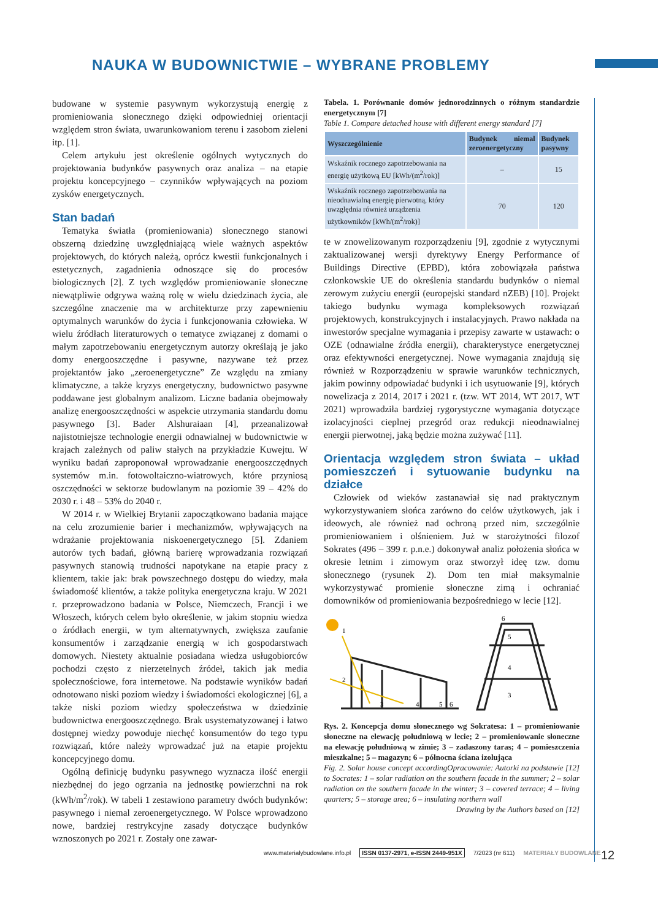NAUKA W BUDOWNICTWIE – WYBRANE PROBLEMY
budowane w systemie pasywnym wykorzystują energię z promieniowania słonecznego dzięki odpowiedniej orientacji względem stron świata, uwarunkowaniom terenu i zasobom zieleni itp. [1].
Celem artykułu jest określenie ogólnych wytycznych do projektowania budynków pasywnych oraz analiza – na etapie projektu koncepcyjnego – czynników wpływających na poziom zysków energetycznych.
Stan badań
Tematyka światła (promieniowania) słonecznego stanowi obszerną dziedzinę uwzględniającą wiele ważnych aspektów projektowych, do których należą, oprócz kwestii funkcjonalnych i estetycznych, zagadnienia odnoszące się do procesów biologicznych [2]. Z tych względów promieniowanie słoneczne niewątpliwie odgrywa ważną rolę w wielu dziedzinach życia, ale szczególne znaczenie ma w architekturze przy zapewnieniu optymalnych warunków do życia i funkcjonowania człowieka. W wielu źródłach literaturowych o tematyce związanej z domami o małym zapotrzebowaniu energetycznym autorzy określają je jako domy energooszczędne i pasywne, nazywane też przez projektantów jako „zeroenergetyczne” Ze względu na zmiany klimatyczne, a także kryzys energetyczny, budownictwo pasywne poddawane jest globalnym analizom. Liczne badania obejmowały analizę energooszczędności w aspekcie utrzymania standardu domu pasywnego [3]. Bader Alshuraiaan [4], przeanalizował najistotniejsze technologie energii odnawialnej w budownictwie w krajach zależnych od paliw stałych na przykładzie Kuwejtu. W wyniku badań zaproponował wprowadzanie energooszczędnych systemów m.in. fotowoltaiczno-wiatrowych, które przyniosą oszczędności w sektorze budowlanym na poziomie 39 – 42% do 2030 r. i 48 – 53% do 2040 r.
W 2014 r. w Wielkiej Brytanii zapoczątkowano badania mające na celu zrozumienie barier i mechanizmów, wpływających na wdrażanie projektowania niskoenergetycznego [5]. Zdaniem autorów tych badań, główną barierę wprowadzania rozwiązań pasywnych stanowią trudności napotykane na etapie pracy z klientem, takie jak: brak powszechnego dostępu do wiedzy, mała świadomość klientów, a także polityka energetyczna kraju. W 2021 r. przeprowadzono badania w Polsce, Niemczech, Francji i we Włoszech, których celem było określenie, w jakim stopniu wiedza o źródłach energii, w tym alternatywnych, zwiększa zaufanie konsumentów i zarządzanie energią w ich gospodarstwach domowych. Niestety aktualnie posiadana wiedza usługobiorców pochodzi często z nierzetelnych źródeł, takich jak media społecznościowe, fora internetowe. Na podstawie wyników badań odnotowano niski poziom wiedzy i świadomości ekologicznej [6], a także niski poziom wiedzy społeczeństwa w dziedzinie budownictwa energooszczędnego. Brak usystematyzowanej i łatwo dostępnej wiedzy powoduje niechęć konsumentów do tego typu rozwiązań, które należy wprowadzać już na etapie projektu koncepcyjnego domu.
Ogólną definicję budynku pasywnego wyznacza ilość energii niezbędnej do jego ogrzania na jednostkę powierzchni na rok (kWh/m<sup>2</sup>/rok). W tabeli 1 zestawiono parametry dwóch budynków: pasywnego i niemal zeroenergetycznego. W Polsce wprowadzono nowe, bardziej restrykcyjne zasady dotyczące budynków wznoszonych po 2021 r. Zostały one zawar-
Tabela. 1. Porównanie domów jednorodzinnych o różnym standardzie energetycznym [7]
Table 1. Compare detached house with different energy standard [7]
| Wyszczególnienie | Budynek niemal zeroenergetyczny | Budynek pasywny |
| --- | --- | --- |
| Wskaźnik rocznego zapotrzebowania na energię użytkową EU [kWh/(m<sup>2</sup>/rok)] | – | 15 |
| Wskaźnik rocznego zapotrzebowania na nieodnawialną energię pierwotną, który uwzględnia również urządzenia użytkowników [kWh/(m<sup>2</sup>/rok)] | 70 | 120 |
te w znowelizowanym rozporządzeniu [9], zgodnie z wytycznymi zaktualizowanej wersji dyrektywy Energy Performance of Buildings Directive (EPBD), która zobowiązała państwa członkowskie UE do określenia standardu budynków o niemal zerowym zużyciu energii (europejski standard nZEB) [10]. Projekt takiego budynku wymaga kompleksowych rozwiązań projektowych, konstrukcyjnych i instalacyjnych. Prawo nakłada na inwestorów specjalne wymagania i przepisy zawarte w ustawach: o OZE (odnawialne źródła energii), charakterystyce energetycznej oraz efektywności energetycznej. Nowe wymagania znajdują się również w Rozporządzeniu w sprawie warunków technicznych, jakim powinny odpowiadać budynki i ich usytuowanie [9], których nowelizacja z 2014, 2017 i 2021 r. (tzw. WT 2014, WT 2017, WT 2021) wprowadziła bardziej rygorystyczne wymagania dotyczące izolacyjności cieplnej przegród oraz redukcji nieodnawialnej energii pierwotnej, jaką będzie można zużywać [11].
Orientacja względem stron świata – układ pomieszczeń i sytuowanie budynku na działce
Człowiek od wieków zastanawiał się nad praktycznym wykorzystywaniem słońca zarówno do celów użytkowych, jak i ideowych, ale również nad ochroną przed nim, szczególnie promieniowaniem i olśnieniem. Już w starożytności filozof Sokrates (496 – 399 r. p.n.e.) dokonywał analiz położenia słońca w okresie letnim i zimowym oraz stworzył ideę tzw. domu słonecznego (rysunek 2). Dom ten miał maksymalnie wykorzystywać promienie słoneczne zimą i ochraniać domowników od promieniowania bezpośredniego w lecie [12].
1
2
3
4
5
6
5
4
3
6
Rys. 2. Koncepcja domu słonecznego wg Sokratesa: 1 – promieniowanie słoneczne na elewację południową w lecie; 2 – promieniowanie słoneczne na elewację południową w zimie; 3 – zadaszony taras; 4 – pomieszczenia mieszkalne; 5 – magazyn; 6 – północna ściana izolująca Opracowanie: Autorki na podstawie [12]
Fig. 2. Solar house concept according to Socrates: 1 – solar radiation on the southern facade in the summer; 2 – solar radiation on the southern facade in the winter; 3 – covered terrace; 4 – living quarters; 5 – storage area; 6 – insulating northern wall
Drawing by the Authors based on [12]
www.materialybudowlane.info.pl ISSN 0137-2971, e-ISSN 2449-951X 7/2023 (nr 611) MATERIAŁY BUDOWLANE
12